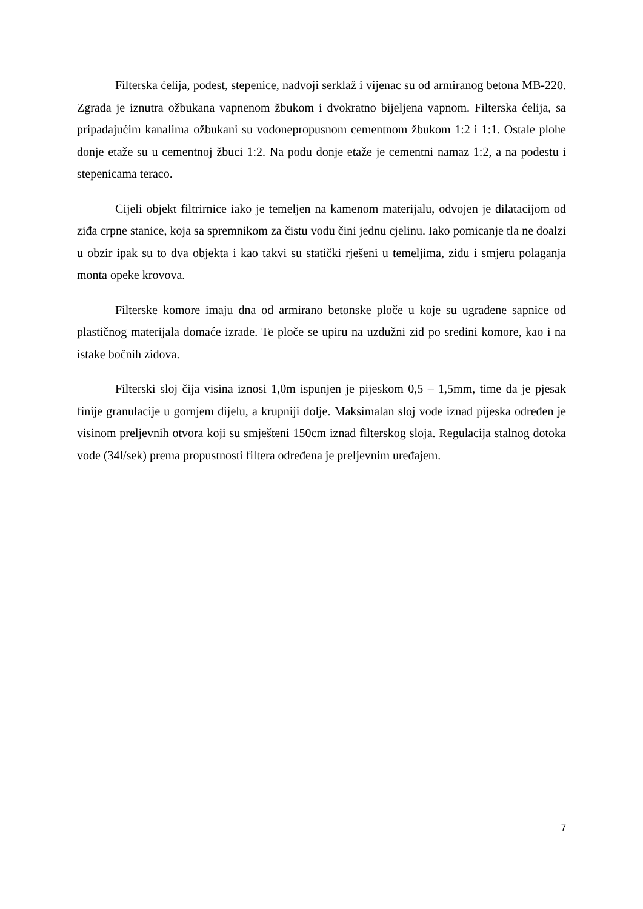Filterska ćelija, podest, stepenice, nadvoji serklaž i vijenac su od armiranog betona MB-220. Zgrada je iznutra ožbukana vapnenom žbukom i dvokratno bijeljena vapnom. Filterska ćelija, sa pripadajućim kanalima ožbukani su vodonepropusnom cementnom žbukom 1:2 i 1:1. Ostale plohe donje etaže su u cementnoj žbuci 1:2. Na podu donje etaže je cementni namaz 1:2, a na podestu i stepenicama teraco.
Cijeli objekt filtrirnice iako je temeljen na kamenom materijalu, odvojen je dilatacijom od ziđa crpne stanice, koja sa spremnikom za čistu vodu čini jednu cjelinu. Iako pomicanje tla ne doalzi u obzir ipak su to dva objekta i kao takvi su statički rješeni u temeljima, ziđu i smjeru polaganja monta opeke krovova.
Filterske komore imaju dna od armirano betonske ploče u koje su ugrađene sapnice od plastičnog materijala domaće izrade. Te ploče se upiru na uzdužni zid po sredini komore, kao i na istake bočnih zidova.
Filterski sloj čija visina iznosi 1,0m ispunjen je pijeskom 0,5 – 1,5mm, time da je pjesak finije granulacije u gornjem dijelu, a krupniji dolje. Maksimalan sloj vode iznad pijeska određen je visinom preljevnih otvora koji su smješteni 150cm iznad filterskog sloja. Regulacija stalnog dotoka vode (34l/sek) prema propustnosti filtera određena je preljevnim uređajem.
7